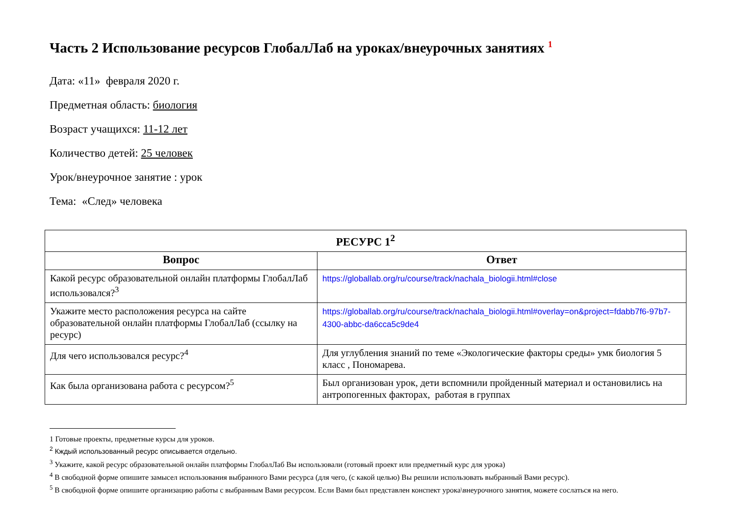Часть 2 Использование ресурсов ГлобалЛаб на уроках/внеурочных занятиях <sup>1</sup>
Дата: «11» февраля 2020 г.
Предметная область: биология
Возраст учащихся: 11-12 лет
Количество детей: 25 человек
Урок/внеурочное занятие : урок
Тема: «След» человека
| РЕСУРС 1<sup>2</sup> | |
| --- | --- |
| Вопрос | Ответ |
| Какой ресурс образовательной онлайн платформы ГлобалЛаб использовался?<sup>3</sup> | https://globallab.org/ru/course/track/nachala_biologii.html#close |
| Укажите место расположения ресурса на сайте образовательной онлайн платформы ГлобалЛаб (ссылку на ресурс) | https://globallab.org/ru/course/track/nachala_biologii.html#overlay=on&project=fdabb7f6-97b7-4300-abbc-da6cca5c9de4 |
| Для чего использовался ресурс?<sup>4</sup> | Для углубления знаний по теме «Экологические факторы среды» умк биология 5 класс , Пономарева. |
| Как была организована работа с ресурсом?<sup>5</sup> | Был организован урок, дети вспомнили пройденный материал и остановились на антропогенных факторах, работая в группах |
1 Готовые проекты, предметные курсы для уроков.
<sup>2</sup> Кждый использованный ресурс описывается отдельно.
<sup>3</sup> Укажите, какой ресурс образовательной онлайн платформы ГлобалЛаб Вы использовали (готовый проект или предметный курс для урока)
<sup>4</sup> В свободной форме опишите замысел использования выбранного Вами ресурса (для чего, (с какой целью) Вы решили использовать выбранный Вами ресурс).
<sup>5</sup> В свободной форме опишите организацию работы с выбранным Вами ресурсом. Если Вами был представлен конспект урока\внеурочного занятия, можете сослаться на него.